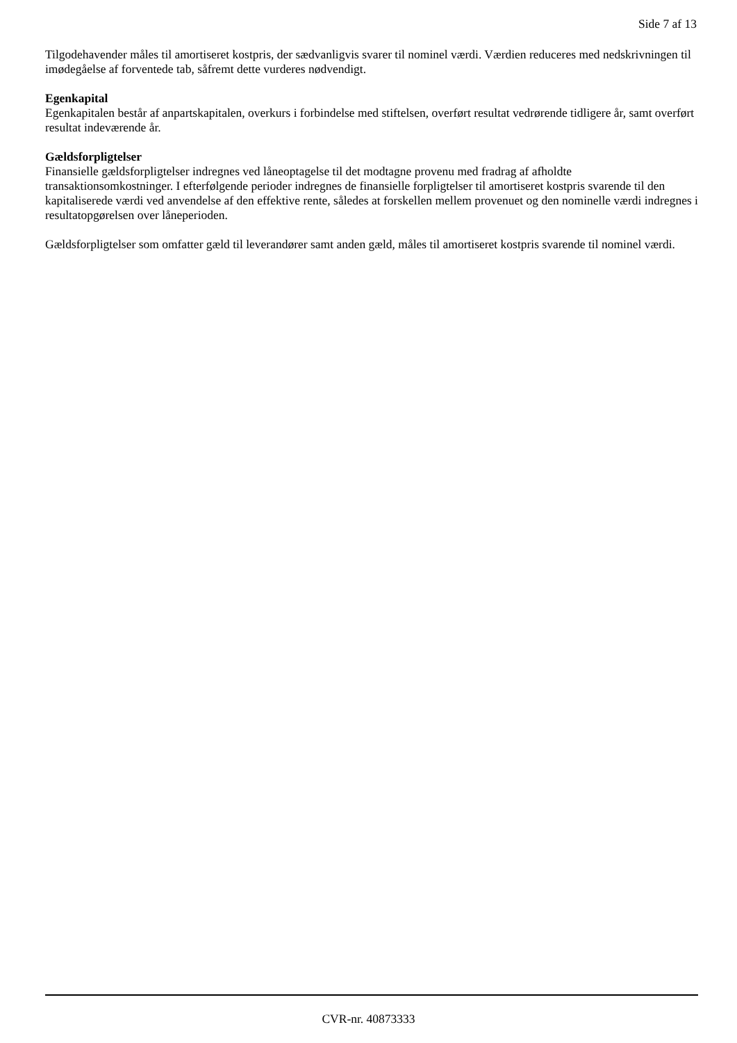Side 7 af 13
Tilgodehavender måles til amortiseret kostpris, der sædvanligvis svarer til nominel værdi. Værdien reduceres med nedskrivningen til imødegåelse af forventede tab, såfremt dette vurderes nødvendigt.
Egenkapital
Egenkapitalen består af anpartskapitalen, overkurs i forbindelse med stiftelsen, overført resultat vedrørende tidligere år, samt overført resultat indeværende år.
Gældsforpligtelser
Finansielle gældsforpligtelser indregnes ved låneoptagelse til det modtagne provenu med fradrag af afholdte transaktionsomkostninger. I efterfølgende perioder indregnes de finansielle forpligtelser til amortiseret kostpris svarende til den kapitaliserede værdi ved anvendelse af den effektive rente, således at forskellen mellem provenuet og den nominelle værdi indregnes i resultatopgørelsen over låneperioden.
Gældsforpligtelser som omfatter gæld til leverandører samt anden gæld, måles til amortiseret kostpris svarende til nominel værdi.
CVR-nr. 40873333